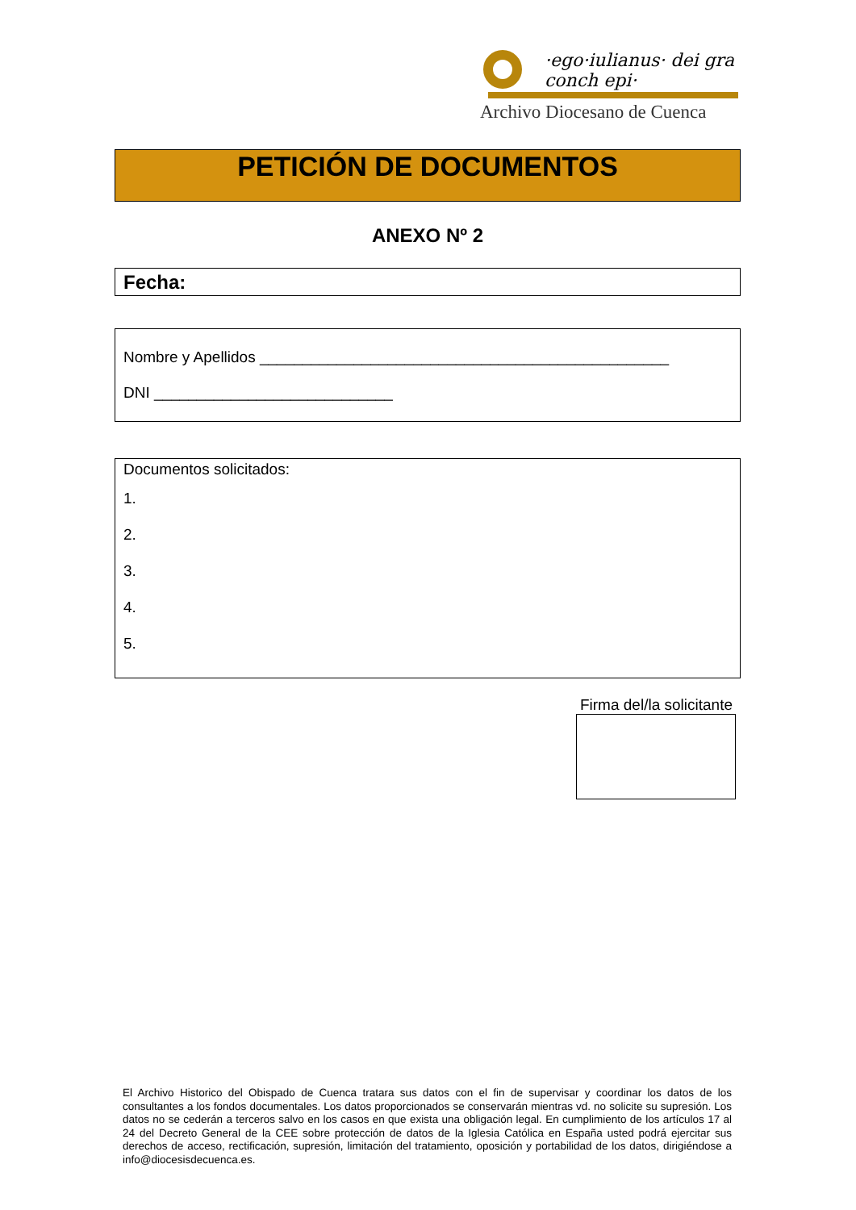·ego·iulianus· dei gra conch epi·
Archivo Diocesano de Cuenca
PETICIÓN DE DOCUMENTOS
ANEXO Nº 2
Fecha:
Nombre y Apellidos ________________________________________________
DNI ____________________________
Documentos solicitados:
1.
2.
3.
4.
5.
Firma del/la solicitante
El Archivo Historico del Obispado de Cuenca tratara sus datos con el fin de supervisar y coordinar los datos de los consultantes a los fondos documentales. Los datos proporcionados se conservarán mientras vd. no solicite su supresión. Los datos no se cederán a terceros salvo en los casos en que exista una obligación legal. En cumplimiento de los artículos 17 al 24 del Decreto General de la CEE sobre protección de datos de la Iglesia Católica en España usted podrá ejercitar sus derechos de acceso, rectificación, supresión, limitación del tratamiento, oposición y portabilidad de los datos, dirigiéndose a info@diocesisdecuenca.es.